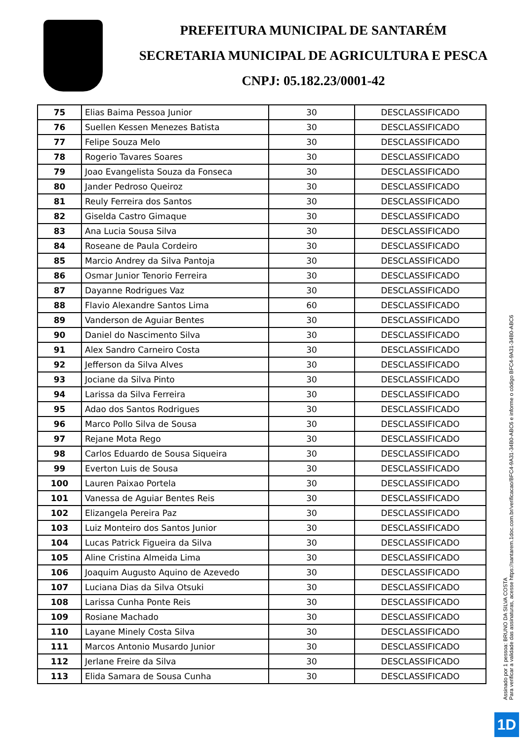PREFEITURA MUNICIPAL DE SANTARÉM
SECRETARIA MUNICIPAL DE AGRICULTURA E PESCA
CNPJ: 05.182.23/0001-42
| 75 | Elias Baima Pessoa Junior | 30 | DESCLASSIFICADO |
| 76 | Suellen Kessen Menezes Batista | 30 | DESCLASSIFICADO |
| 77 | Felipe Souza Melo | 30 | DESCLASSIFICADO |
| 78 | Rogerio Tavares Soares | 30 | DESCLASSIFICADO |
| 79 | Joao Evangelista Souza da Fonseca | 30 | DESCLASSIFICADO |
| 80 | Jander Pedroso Queiroz | 30 | DESCLASSIFICADO |
| 81 | Reuly Ferreira dos Santos | 30 | DESCLASSIFICADO |
| 82 | Giselda Castro Gimaque | 30 | DESCLASSIFICADO |
| 83 | Ana Lucia Sousa Silva | 30 | DESCLASSIFICADO |
| 84 | Roseane de Paula Cordeiro | 30 | DESCLASSIFICADO |
| 85 | Marcio Andrey da Silva Pantoja | 30 | DESCLASSIFICADO |
| 86 | Osmar Junior Tenorio Ferreira | 30 | DESCLASSIFICADO |
| 87 | Dayanne Rodrigues Vaz | 30 | DESCLASSIFICADO |
| 88 | Flavio Alexandre Santos Lima | 60 | DESCLASSIFICADO |
| 89 | Vanderson de Aguiar Bentes | 30 | DESCLASSIFICADO |
| 90 | Daniel do Nascimento Silva | 30 | DESCLASSIFICADO |
| 91 | Alex Sandro Carneiro Costa | 30 | DESCLASSIFICADO |
| 92 | Jefferson da Silva Alves | 30 | DESCLASSIFICADO |
| 93 | Jociane da Silva Pinto | 30 | DESCLASSIFICADO |
| 94 | Larissa da Silva Ferreira | 30 | DESCLASSIFICADO |
| 95 | Adao dos Santos Rodrigues | 30 | DESCLASSIFICADO |
| 96 | Marco Pollo Silva de Sousa | 30 | DESCLASSIFICADO |
| 97 | Rejane Mota Rego | 30 | DESCLASSIFICADO |
| 98 | Carlos Eduardo de Sousa Siqueira | 30 | DESCLASSIFICADO |
| 99 | Everton Luis de Sousa | 30 | DESCLASSIFICADO |
| 100 | Lauren Paixao Portela | 30 | DESCLASSIFICADO |
| 101 | Vanessa de Aguiar Bentes Reis | 30 | DESCLASSIFICADO |
| 102 | Elizangela Pereira Paz | 30 | DESCLASSIFICADO |
| 103 | Luiz Monteiro dos Santos Junior | 30 | DESCLASSIFICADO |
| 104 | Lucas Patrick Figueira da Silva | 30 | DESCLASSIFICADO |
| 105 | Aline Cristina Almeida Lima | 30 | DESCLASSIFICADO |
| 106 | Joaquim Augusto Aquino de Azevedo | 30 | DESCLASSIFICADO |
| 107 | Luciana Dias da Silva Otsuki | 30 | DESCLASSIFICADO |
| 108 | Larissa Cunha Ponte Reis | 30 | DESCLASSIFICADO |
| 109 | Rosiane Machado | 30 | DESCLASSIFICADO |
| 110 | Layane Minely Costa Silva | 30 | DESCLASSIFICADO |
| 111 | Marcos Antonio Musardo Junior | 30 | DESCLASSIFICADO |
| 112 | Jerlane Freire da Silva | 30 | DESCLASSIFICADO |
| 113 | Elida Samara de Sousa Cunha | 30 | DESCLASSIFICADO |
Assinado por 1 pessoa: BRUNO DA SILVA COSTA
Para verificar a validade das assinaturas, acesse https://santarem.1doc.com.br/verificacao/BFC4-9A31-34B0-ABC6 e informe o código BFC4-9A31-34B0-ABC6
1D